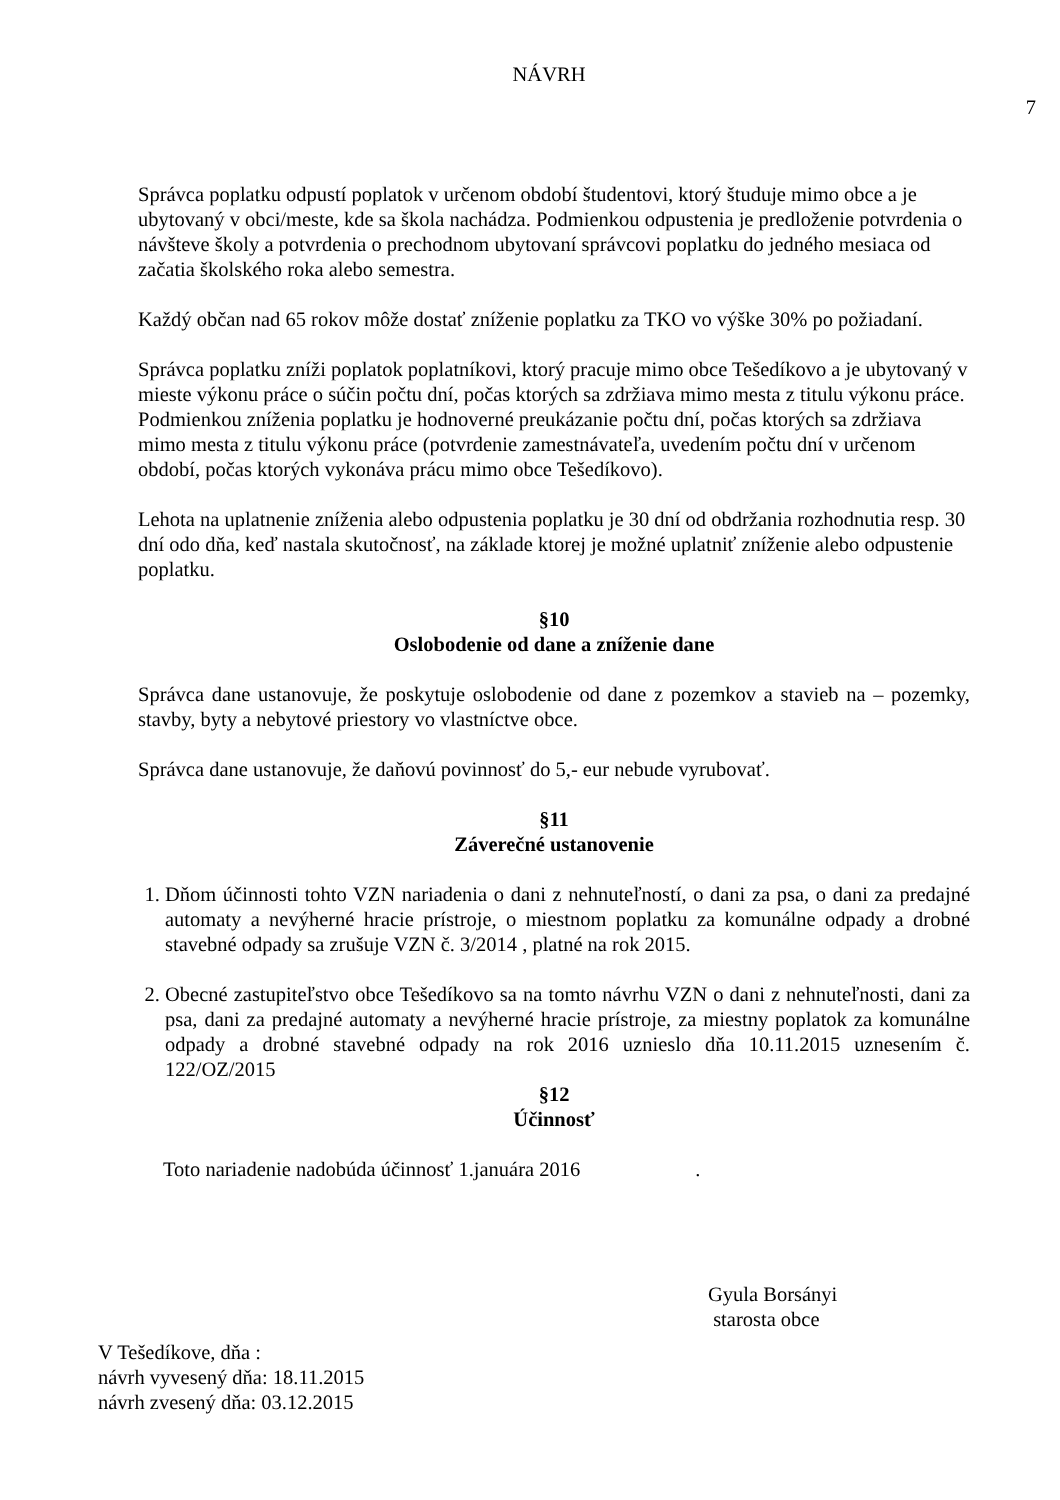NÁVRH
7
Správca poplatku odpustí poplatok v určenom období študentovi, ktorý študuje mimo obce a je ubytovaný v obci/meste, kde sa škola nachádza. Podmienkou odpustenia je predloženie potvrdenia o návšteve školy a potvrdenia o prechodnom ubytovaní správcovi poplatku do jedného mesiaca od začatia školského roka alebo semestra.
Každý občan nad 65 rokov môže dostať zníženie poplatku za TKO vo výške 30% po požiadaní.
Správca poplatku zníži poplatok poplatníkovi, ktorý pracuje mimo obce Tešedíkovo a je ubytovaný v mieste výkonu práce o súčin počtu dní, počas ktorých sa zdržiava mimo mesta z titulu výkonu práce.
Podmienkou zníženia poplatku je hodnoverné preukázanie počtu dní, počas ktorých sa zdržiava mimo mesta z titulu výkonu práce (potvrdenie zamestnávateľa, uvedením počtu dní v určenom období, počas ktorých vykonáva prácu mimo obce Tešedíkovo).
Lehota na uplatnenie zníženia alebo odpustenia poplatku je 30 dní od obdržania rozhodnutia resp. 30 dní odo dňa, keď nastala skutočnosť, na základe ktorej je možné uplatniť zníženie alebo odpustenie poplatku.
§10
Oslobodenie od dane a zníženie dane
Správca dane ustanovuje, že poskytuje oslobodenie od dane z pozemkov a stavieb na – pozemky, stavby, byty a nebytové priestory vo vlastníctve obce.
Správca dane ustanovuje, že daňovú povinnosť do 5,- eur nebude vyrubovať.
§11
Záverečné ustanovenie
1. Dňom účinnosti tohto VZN nariadenia o dani z nehnuteľností, o dani za psa, o dani za predajné automaty a nevýherné hracie prístroje, o miestnom poplatku za komunálne odpady a drobné stavebné odpady sa zrušuje VZN č. 3/2014 , platné na rok 2015.
2. Obecné zastupiteľstvo obce Tešedíkovo sa na tomto návrhu VZN o dani z nehnuteľnosti, dani za psa, dani za predajné automaty a nevýherné hracie prístroje, za miestny poplatok za komunálne odpady a drobné stavebné odpady na rok 2016 uznieslo dňa 10.11.2015 uznesením č. 122/OZ/2015
§12
Účinnosť
Toto nariadenie nadobúda účinnosť 1.januára 2016 .
Gyula Borsányi
starosta obce
V Tešedíkove, dňa :
návrh vyvesený dňa: 18.11.2015
návrh zvesený dňa: 03.12.2015